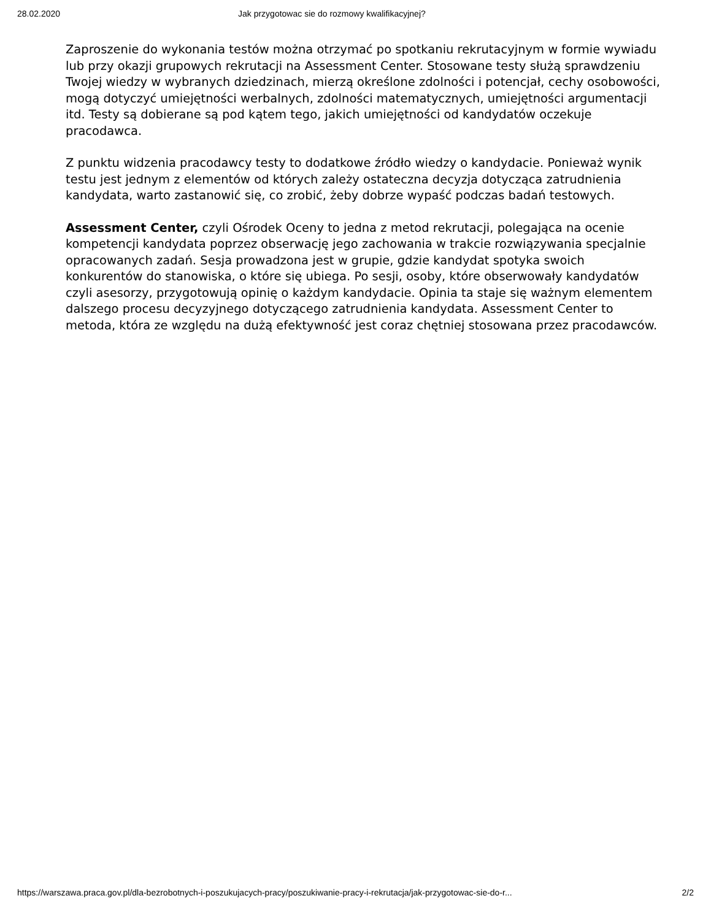28.02.2020 Jak przygotowac sie do rozmowy kwalifikacyjnej?
Zaproszenie do wykonania testów można otrzymać po spotkaniu rekrutacyjnym w formie wywiadu lub przy okazji grupowych rekrutacji na Assessment Center. Stosowane testy służą sprawdzeniu Twojej wiedzy w wybranych dziedzinach, mierzą określone zdolności i potencjał, cechy osobowości, mogą dotyczyć umiejętności werbalnych, zdolności matematycznych, umiejętności argumentacji itd. Testy są dobierane są pod kątem tego, jakich umiejętności od kandydatów oczekuje pracodawca.
Z punktu widzenia pracodawcy testy to dodatkowe źródło wiedzy o kandydacie. Ponieważ wynik testu jest jednym z elementów od których zależy ostateczna decyzja dotycząca zatrudnienia kandydata, warto zastanowić się, co zrobić, żeby dobrze wypaść podczas badań testowych.
Assessment Center, czyli Ośrodek Oceny to jedna z metod rekrutacji, polegająca na ocenie kompetencji kandydata poprzez obserwację jego zachowania w trakcie rozwiązywania specjalnie opracowanych zadań. Sesja prowadzona jest w grupie, gdzie kandydat spotyka swoich konkurentów do stanowiska, o które się ubiega. Po sesji, osoby, które obserwowały kandydatów czyli asesorzy, przygotowują opinię o każdym kandydacie. Opinia ta staje się ważnym elementem dalszego procesu decyzyjnego dotyczącego zatrudnienia kandydata. Assessment Center to metoda, która ze względu na dużą efektywność jest coraz chętniej stosowana przez pracodawców.
https://warszawa.praca.gov.pl/dla-bezrobotnych-i-poszukujacych-pracy/poszukiwanie-pracy-i-rekrutacja/jak-przygotowac-sie-do-r... 2/2